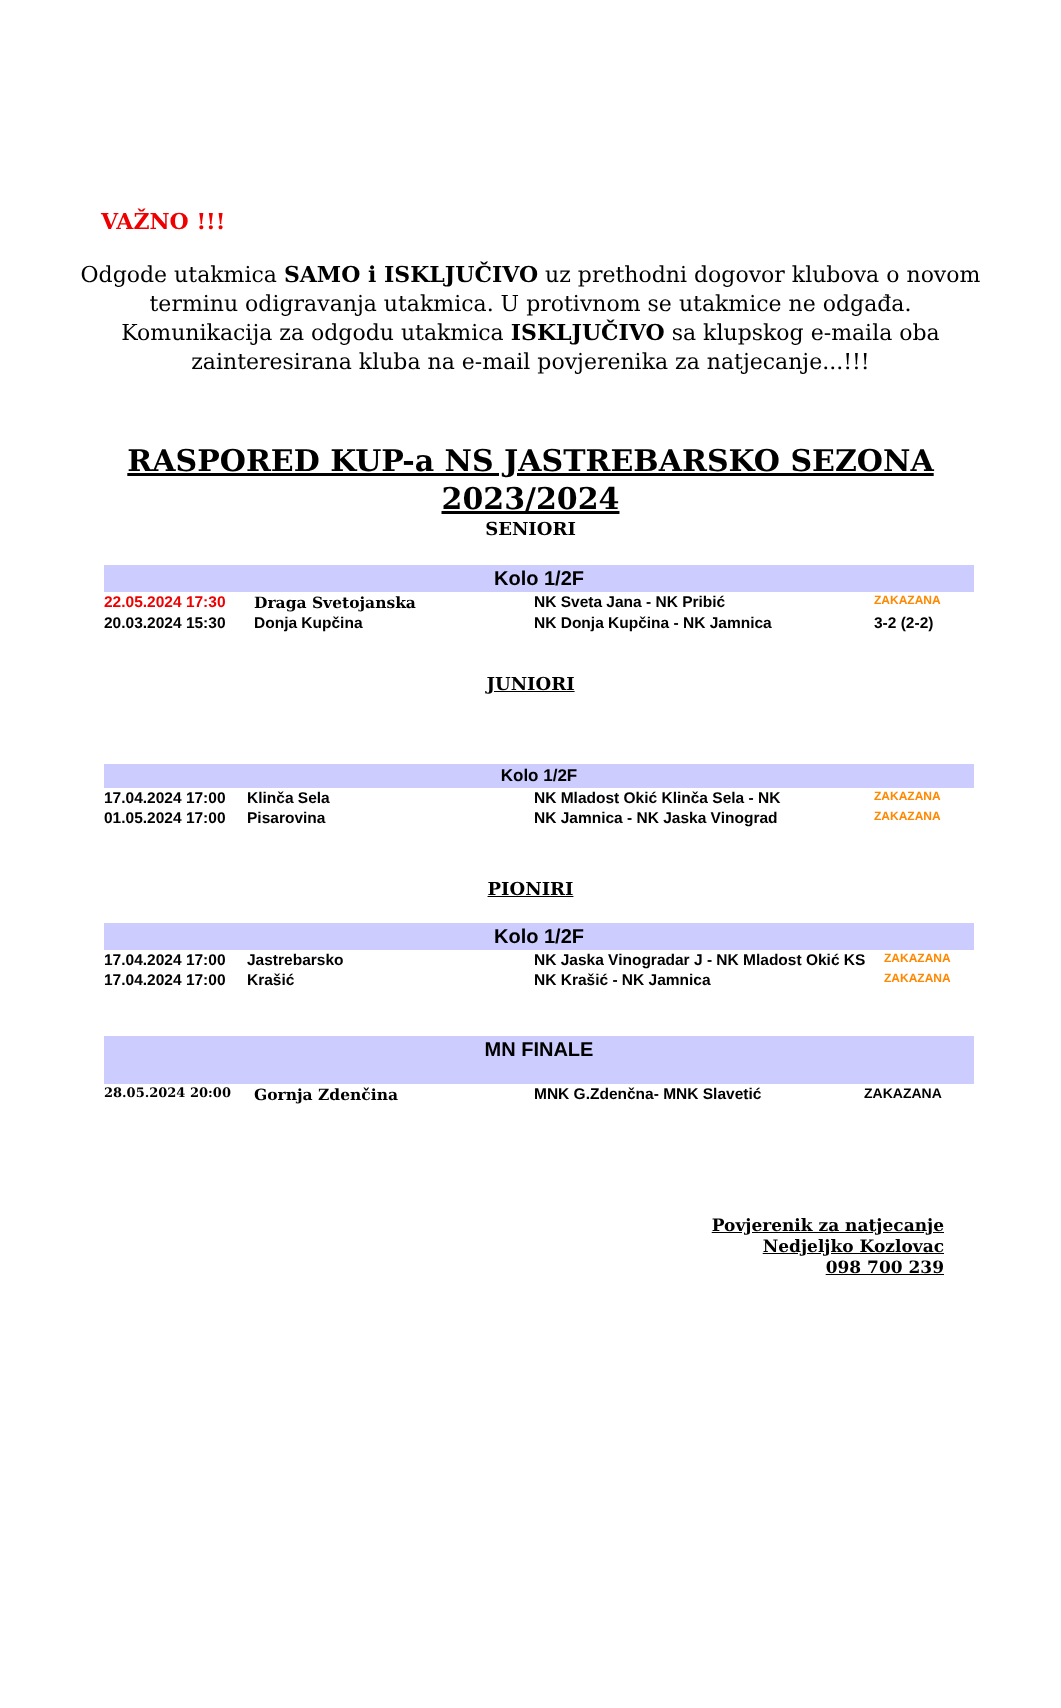VAŽNO !!!
Odgode utakmica SAMO i ISKLJUČIVO uz prethodni dogovor klubova o novom terminu odigravanja utakmica. U protivnom se utakmice ne odgađa. Komunikacija za odgodu utakmica ISKLJUČIVO sa klupskog e-maila oba zainteresirana kluba na e-mail povjerenika za natjecanje...!!!
RASPORED KUP-a NS JASTREBARSKO SEZONA
2023/2024
SENIORI
| Kolo 1/2F | | | |
| 22.05.2024 17:30 | Draga Svetojanska | NK Sveta Jana - NK Pribić | ZAKAZANA |
| 20.03.2024 15:30 | Donja Kupčina | NK Donja Kupčina - NK Jamnica | 3-2 (2-2) |
JUNIORI
| Kolo 1/2F | | | |
| 17.04.2024 17:00 | Klinča Sela | NK Mladost Okić Klinča Sela - NK | ZAKAZANA |
| 01.05.2024 17:00 | Pisarovina | NK Jamnica - NK Jaska Vinograd | ZAKAZANA |
PIONIRI
| Kolo 1/2F | | | |
| 17.04.2024 17:00 | Jastrebarsko | NK Jaska Vinogradar J - NK Mladost Okić KS | ZAKAZANA |
| 17.04.2024 17:00 | Krašić | NK Krašić - NK Jamnica | ZAKAZANA |
| MN FINALE | | | |
| 28.05.2024 20:00 | Gornja Zdenčina | MNK G.Zdenčna- MNK Slavetić | ZAKAZANA |
Povjerenik za natjecanje
Nedjeljko Kozlovac
098 700 239